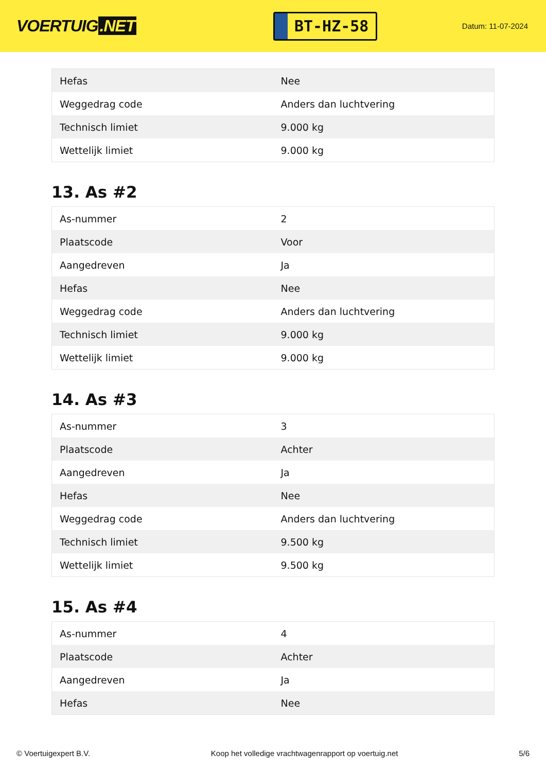VOERTUIG.NET
BT-HZ-58
Datum: 11-07-2024
| Hefas | Nee |
| Weggedrag code | Anders dan luchtvering |
| Technisch limiet | 9.000 kg |
| Wettelijk limiet | 9.000 kg |
13. As #2
| As-nummer | 2 |
| Plaatscode | Voor |
| Aangedreven | Ja |
| Hefas | Nee |
| Weggedrag code | Anders dan luchtvering |
| Technisch limiet | 9.000 kg |
| Wettelijk limiet | 9.000 kg |
14. As #3
| As-nummer | 3 |
| Plaatscode | Achter |
| Aangedreven | Ja |
| Hefas | Nee |
| Weggedrag code | Anders dan luchtvering |
| Technisch limiet | 9.500 kg |
| Wettelijk limiet | 9.500 kg |
15. As #4
| As-nummer | 4 |
| Plaatscode | Achter |
| Aangedreven | Ja |
| Hefas | Nee |
© Voertuigexpert B.V. Koop het volledige vrachtwagenrapport op voertuig.net 5/6